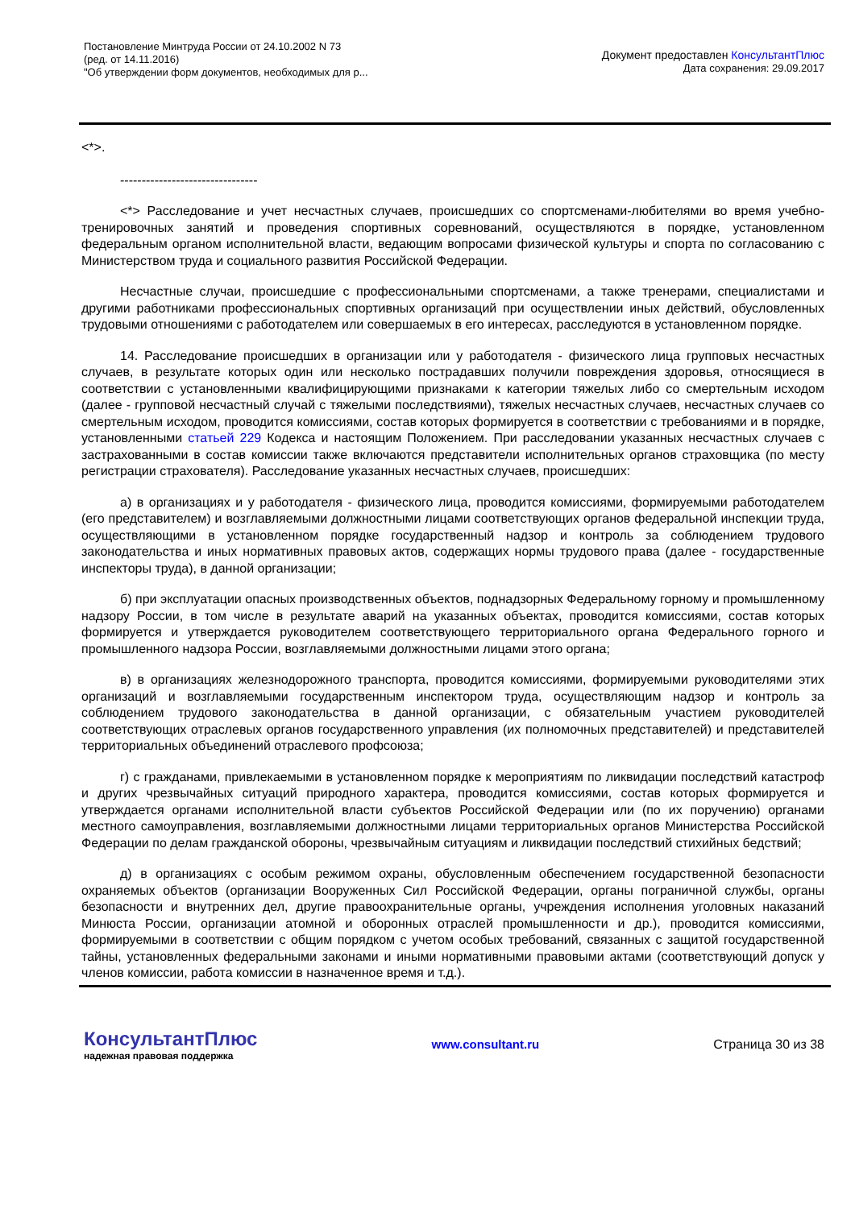Постановление Минтруда России от 24.10.2002 N 73
(ред. от 14.11.2016)
"Об утверждении форм документов, необходимых для р...
Документ предоставлен КонсультантПлюс
Дата сохранения: 29.09.2017
<*>.
--------------------------------
<*> Расследование и учет несчастных случаев, происшедших со спортсменами-любителями во время учебно-тренировочных занятий и проведения спортивных соревнований, осуществляются в порядке, установленном федеральным органом исполнительной власти, ведающим вопросами физической культуры и спорта по согласованию с Министерством труда и социального развития Российской Федерации.
Несчастные случаи, происшедшие с профессиональными спортсменами, а также тренерами, специалистами и другими работниками профессиональных спортивных организаций при осуществлении иных действий, обусловленных трудовыми отношениями с работодателем или совершаемых в его интересах, расследуются в установленном порядке.
14. Расследование происшедших в организации или у работодателя - физического лица групповых несчастных случаев, в результате которых один или несколько пострадавших получили повреждения здоровья, относящиеся в соответствии с установленными квалифицирующими признаками к категории тяжелых либо со смертельным исходом (далее - групповой несчастный случай с тяжелыми последствиями), тяжелых несчастных случаев, несчастных случаев со смертельным исходом, проводится комиссиями, состав которых формируется в соответствии с требованиями и в порядке, установленными статьей 229 Кодекса и настоящим Положением. При расследовании указанных несчастных случаев с застрахованными в состав комиссии также включаются представители исполнительных органов страховщика (по месту регистрации страхователя). Расследование указанных несчастных случаев, происшедших:
а) в организациях и у работодателя - физического лица, проводится комиссиями, формируемыми работодателем (его представителем) и возглавляемыми должностными лицами соответствующих органов федеральной инспекции труда, осуществляющими в установленном порядке государственный надзор и контроль за соблюдением трудового законодательства и иных нормативных правовых актов, содержащих нормы трудового права (далее - государственные инспекторы труда), в данной организации;
б) при эксплуатации опасных производственных объектов, поднадзорных Федеральному горному и промышленному надзору России, в том числе в результате аварий на указанных объектах, проводится комиссиями, состав которых формируется и утверждается руководителем соответствующего территориального органа Федерального горного и промышленного надзора России, возглавляемыми должностными лицами этого органа;
в) в организациях железнодорожного транспорта, проводится комиссиями, формируемыми руководителями этих организаций и возглавляемыми государственным инспектором труда, осуществляющим надзор и контроль за соблюдением трудового законодательства в данной организации, с обязательным участием руководителей соответствующих отраслевых органов государственного управления (их полномочных представителей) и представителей территориальных объединений отраслевого профсоюза;
г) с гражданами, привлекаемыми в установленном порядке к мероприятиям по ликвидации последствий катастроф и других чрезвычайных ситуаций природного характера, проводится комиссиями, состав которых формируется и утверждается органами исполнительной власти субъектов Российской Федерации или (по их поручению) органами местного самоуправления, возглавляемыми должностными лицами территориальных органов Министерства Российской Федерации по делам гражданской обороны, чрезвычайным ситуациям и ликвидации последствий стихийных бедствий;
д) в организациях с особым режимом охраны, обусловленным обеспечением государственной безопасности охраняемых объектов (организации Вооруженных Сил Российской Федерации, органы пограничной службы, органы безопасности и внутренних дел, другие правоохранительные органы, учреждения исполнения уголовных наказаний Минюста России, организации атомной и оборонных отраслей промышленности и др.), проводится комиссиями, формируемыми в соответствии с общим порядком с учетом особых требований, связанных с защитой государственной тайны, установленных федеральными законами и иными нормативными правовыми актами (соответствующий допуск у членов комиссии, работа комиссии в назначенное время и т.д.).
КонсультантПлюс
надежная правовая поддержка
www.consultant.ru Страница 30 из 38